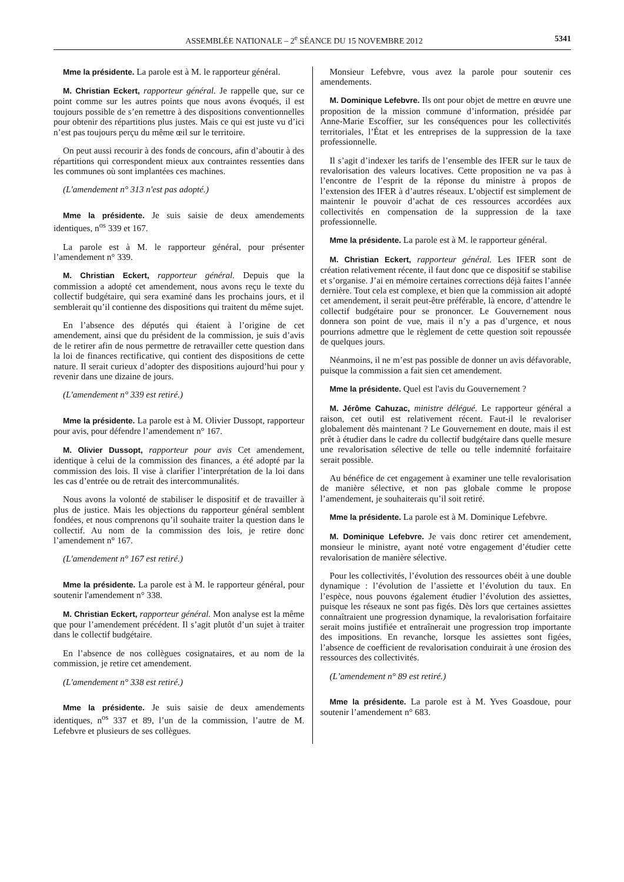ASSEMBLÉE NATIONALE – 2<sup>e</sup> SÉANCE DU 15 NOVEMBRE 2012 5341
Mme la présidente. La parole est à M. le rapporteur général.
M. Christian Eckert, rapporteur général. Je rappelle que, sur ce point comme sur les autres points que nous avons évoqués, il est toujours possible de s’en remettre à des dispositions conventionnelles pour obtenir des répartitions plus justes. Mais ce qui est juste vu d’ici n’est pas toujours perçu du même œil sur le territoire.
On peut aussi recourir à des fonds de concours, afin d’aboutir à des répartitions qui correspondent mieux aux contraintes ressenties dans les communes où sont implantées ces machines.
(L'amendement n° 313 n'est pas adopté.)
Mme la présidente. Je suis saisie de deux amendements identiques, n<sup>os</sup> 339 et 167.
La parole est à M. le rapporteur général, pour présenter l’amendement n° 339.
M. Christian Eckert, rapporteur général. Depuis que la commission a adopté cet amendement, nous avons reçu le texte du collectif budgétaire, qui sera examiné dans les prochains jours, et il semblerait qu’il contienne des dispositions qui traitent du même sujet.
En l’absence des députés qui étaient à l’origine de cet amendement, ainsi que du président de la commission, je suis d’avis de le retirer afin de nous permettre de retravailler cette question dans la loi de finances rectificative, qui contient des dispositions de cette nature. Il serait curieux d’adopter des dispositions aujourd’hui pour y revenir dans une dizaine de jours.
(L'amendement n° 339 est retiré.)
Mme la présidente. La parole est à M. Olivier Dussopt, rapporteur pour avis, pour défendre l’amendement n° 167.
M. Olivier Dussopt, rapporteur pour avis Cet amendement, identique à celui de la commission des finances, a été adopté par la commission des lois. Il vise à clarifier l’interprétation de la loi dans les cas d’entrée ou de retrait des intercommunalités.
Nous avons la volonté de stabiliser le dispositif et de travailler à plus de justice. Mais les objections du rapporteur général semblent fondées, et nous comprenons qu’il souhaite traiter la question dans le collectif. Au nom de la commission des lois, je retire donc l’amendement n° 167.
(L'amendement n° 167 est retiré.)
Mme la présidente. La parole est à M. le rapporteur général, pour soutenir l'amendement n° 338.
M. Christian Eckert, rapporteur général. Mon analyse est la même que pour l’amendement précédent. Il s’agit plutôt d’un sujet à traiter dans le collectif budgétaire.
En l’absence de nos collègues cosignataires, et au nom de la commission, je retire cet amendement.
(L'amendement n° 338 est retiré.)
Mme la présidente. Je suis saisie de deux amendements identiques, n<sup>os</sup> 337 et 89, l’un de la commission, l’autre de M. Lefebvre et plusieurs de ses collègues.
Monsieur Lefebvre, vous avez la parole pour soutenir ces amendements.
M. Dominique Lefebvre. Ils ont pour objet de mettre en œuvre une proposition de la mission commune d’information, présidée par Anne-Marie Escoffier, sur les conséquences pour les collectivités territoriales, l’État et les entreprises de la suppression de la taxe professionnelle.
Il s’agit d’indexer les tarifs de l’ensemble des IFER sur le taux de revalorisation des valeurs locatives. Cette proposition ne va pas à l’encontre de l’esprit de la réponse du ministre à propos de l’extension des IFER à d’autres réseaux. L’objectif est simplement de maintenir le pouvoir d’achat de ces ressources accordées aux collectivités en compensation de la suppression de la taxe professionnelle.
Mme la présidente. La parole est à M. le rapporteur général.
M. Christian Eckert, rapporteur général. Les IFER sont de création relativement récente, il faut donc que ce dispositif se stabilise et s’organise. J’ai en mémoire certaines corrections déjà faites l’année dernière. Tout cela est complexe, et bien que la commission ait adopté cet amendement, il serait peut-être préférable, là encore, d’attendre le collectif budgétaire pour se prononcer. Le Gouvernement nous donnera son point de vue, mais il n’y a pas d’urgence, et nous pourrions admettre que le règlement de cette question soit repoussée de quelques jours.
Néanmoins, il ne m’est pas possible de donner un avis défavorable, puisque la commission a fait sien cet amendement.
Mme la présidente. Quel est l'avis du Gouvernement ?
M. Jérôme Cahuzac, ministre délégué. Le rapporteur général a raison, cet outil est relativement récent. Faut-il le revaloriser globalement dès maintenant ? Le Gouvernement en doute, mais il est prêt à étudier dans le cadre du collectif budgétaire dans quelle mesure une revalorisation sélective de telle ou telle indemnité forfaitaire serait possible.
Au bénéfice de cet engagement à examiner une telle revalorisation de manière sélective, et non pas globale comme le propose l’amendement, je souhaiterais qu’il soit retiré.
Mme la présidente. La parole est à M. Dominique Lefebvre.
M. Dominique Lefebvre. Je vais donc retirer cet amendement, monsieur le ministre, ayant noté votre engagement d’étudier cette revalorisation de manière sélective.
Pour les collectivités, l’évolution des ressources obéit à une double dynamique : l’évolution de l’assiette et l’évolution du taux. En l’espèce, nous pouvons également étudier l’évolution des assiettes, puisque les réseaux ne sont pas figés. Dès lors que certaines assiettes connaîtraient une progression dynamique, la revalorisation forfaitaire serait moins justifiée et entraînerait une progression trop importante des impositions. En revanche, lorsque les assiettes sont figées, l’absence de coefficient de revalorisation conduirait à une érosion des ressources des collectivités.
(L’amendement n° 89 est retiré.)
Mme la présidente. La parole est à M. Yves Goasdoue, pour soutenir l’amendement n° 683.